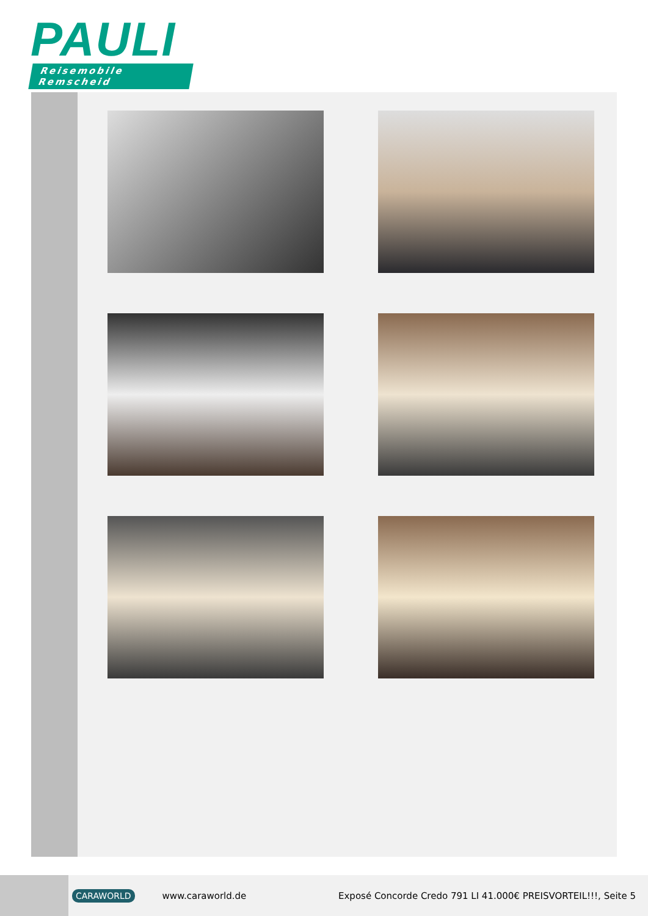PAULI
Reisemobile Remscheid
CARAWORLD www.caraworld.de Exposé Concorde Credo 791 LI 41.000€ PREISVORTEIL!!!, Seite 5